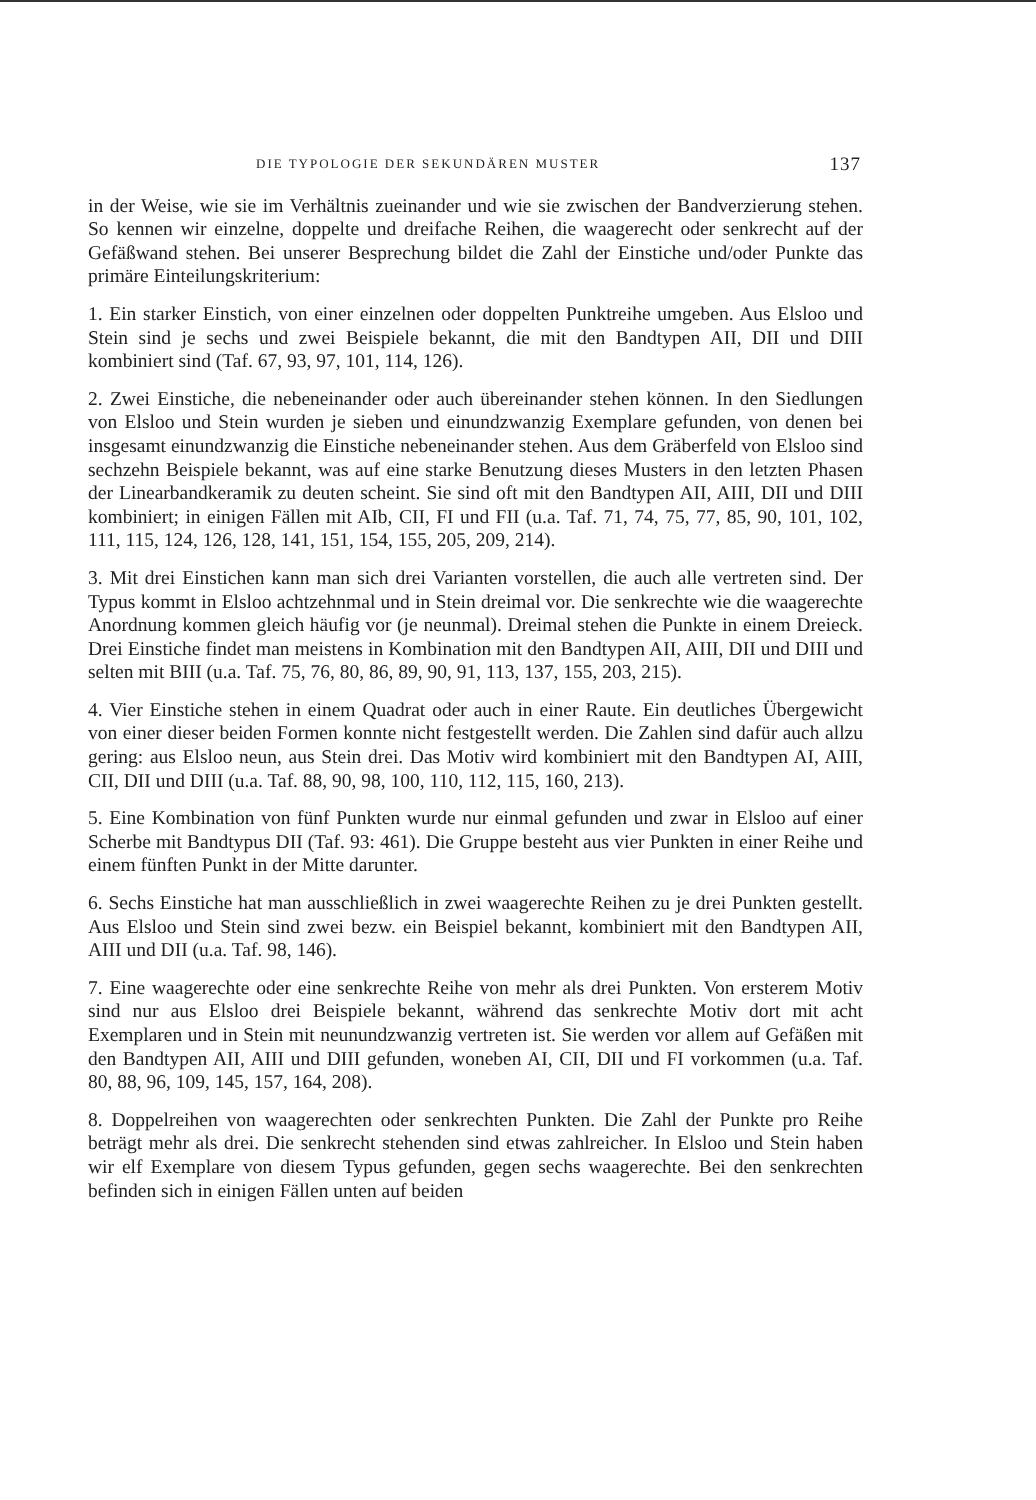DIE TYPOLOGIE DER SEKUNDÄREN MUSTER 137
in der Weise, wie sie im Verhältnis zueinander und wie sie zwischen der Bandverzierung stehen. So kennen wir einzelne, doppelte und dreifache Reihen, die waagerecht oder senkrecht auf der Gefäßwand stehen. Bei unserer Besprechung bildet die Zahl der Einstiche und/oder Punkte das primäre Einteilungskriterium:
1. Ein starker Einstich, von einer einzelnen oder doppelten Punktreihe umgeben. Aus Elsloo und Stein sind je sechs und zwei Beispiele bekannt, die mit den Bandtypen AII, DII und DIII kombiniert sind (Taf. 67, 93, 97, 101, 114, 126).
2. Zwei Einstiche, die nebeneinander oder auch übereinander stehen können. In den Siedlungen von Elsloo und Stein wurden je sieben und einundzwanzig Exemplare gefunden, von denen bei insgesamt einundzwanzig die Einstiche nebeneinander stehen. Aus dem Gräberfeld von Elsloo sind sechzehn Beispiele bekannt, was auf eine starke Benutzung dieses Musters in den letzten Phasen der Linearbandkeramik zu deuten scheint. Sie sind oft mit den Bandtypen AII, AIII, DII und DIII kombiniert; in einigen Fällen mit AIb, CII, FI und FII (u.a. Taf. 71, 74, 75, 77, 85, 90, 101, 102, 111, 115, 124, 126, 128, 141, 151, 154, 155, 205, 209, 214).
3. Mit drei Einstichen kann man sich drei Varianten vorstellen, die auch alle vertreten sind. Der Typus kommt in Elsloo achtzehnmal und in Stein dreimal vor. Die senkrechte wie die waagerechte Anordnung kommen gleich häufig vor (je neunmal). Dreimal stehen die Punkte in einem Dreieck. Drei Einstiche findet man meistens in Kombination mit den Bandtypen AII, AIII, DII und DIII und selten mit BIII (u.a. Taf. 75, 76, 80, 86, 89, 90, 91, 113, 137, 155, 203, 215).
4. Vier Einstiche stehen in einem Quadrat oder auch in einer Raute. Ein deutliches Übergewicht von einer dieser beiden Formen konnte nicht festgestellt werden. Die Zahlen sind dafür auch allzu gering: aus Elsloo neun, aus Stein drei. Das Motiv wird kombiniert mit den Bandtypen AI, AIII, CII, DII und DIII (u.a. Taf. 88, 90, 98, 100, 110, 112, 115, 160, 213).
5. Eine Kombination von fünf Punkten wurde nur einmal gefunden und zwar in Elsloo auf einer Scherbe mit Bandtypus DII (Taf. 93: 461). Die Gruppe besteht aus vier Punkten in einer Reihe und einem fünften Punkt in der Mitte darunter.
6. Sechs Einstiche hat man ausschließlich in zwei waagerechte Reihen zu je drei Punkten gestellt. Aus Elsloo und Stein sind zwei bezw. ein Beispiel bekannt, kombiniert mit den Bandtypen AII, AIII und DII (u.a. Taf. 98, 146).
7. Eine waagerechte oder eine senkrechte Reihe von mehr als drei Punkten. Von ersterem Motiv sind nur aus Elsloo drei Beispiele bekannt, während das senkrechte Motiv dort mit acht Exemplaren und in Stein mit neunundzwanzig vertreten ist. Sie werden vor allem auf Gefäßen mit den Bandtypen AII, AIII und DIII gefunden, woneben AI, CII, DII und FI vorkommen (u.a. Taf. 80, 88, 96, 109, 145, 157, 164, 208).
8. Doppelreihen von waagerechten oder senkrechten Punkten. Die Zahl der Punkte pro Reihe beträgt mehr als drei. Die senkrecht stehenden sind etwas zahlreicher. In Elsloo und Stein haben wir elf Exemplare von diesem Typus gefunden, gegen sechs waagerechte. Bei den senkrechten befinden sich in einigen Fällen unten auf beiden